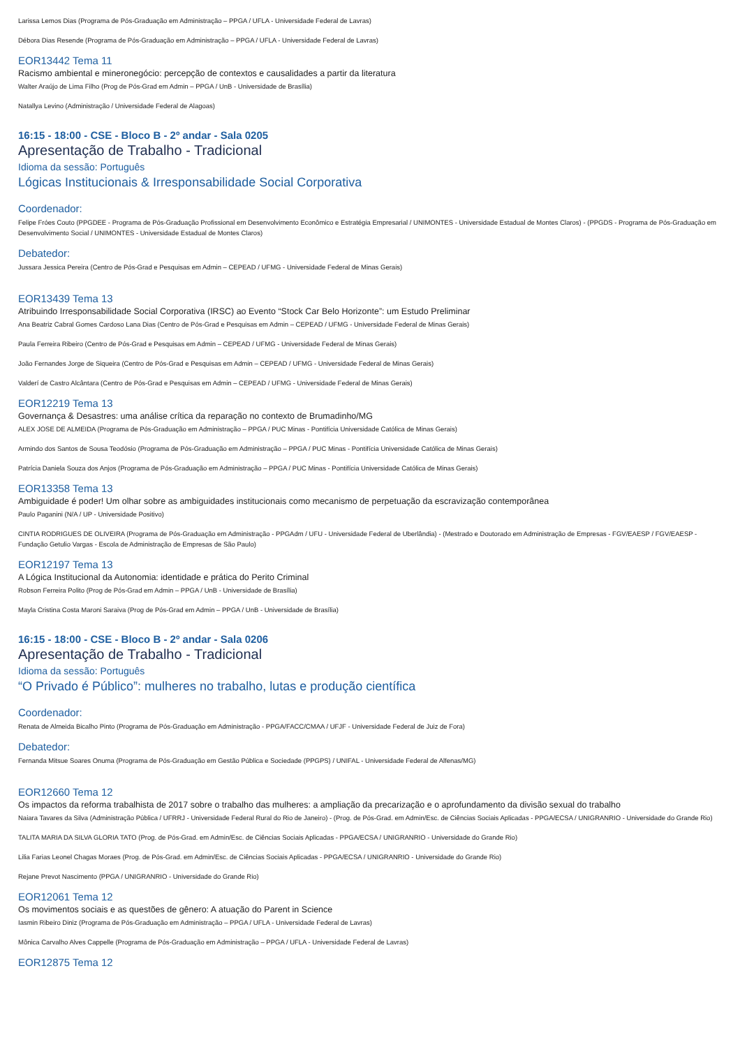Larissa Lemos Dias (Programa de Pós-Graduação em Administração – PPGA / UFLA - Universidade Federal de Lavras)
Débora Dias Resende (Programa de Pós-Graduação em Administração – PPGA / UFLA - Universidade Federal de Lavras)
EOR13442 Tema 11
Racismo ambiental e mineronegócio: percepção de contextos e causalidades a partir da literatura
Walter Araújo de Lima Filho (Prog de Pós-Grad em Admin – PPGA / UnB - Universidade de Brasília)
Natallya Levino (Administração / Universidade Federal de Alagoas)
16:15 - 18:00 - CSE - Bloco B - 2º andar - Sala 0205
Apresentação de Trabalho - Tradicional
Idioma da sessão: Português
Lógicas Institucionais & Irresponsabilidade Social Corporativa
Coordenador:
Felipe Fróes Couto (PPGDEE - Programa de Pós-Graduação Profissional em Desenvolvimento Econômico e Estratégia Empresarial / UNIMONTES - Universidade Estadual de Montes Claros) - (PPGDS - Programa de Pós-Graduação em Desenvolvimento Social / UNIMONTES - Universidade Estadual de Montes Claros)
Debatedor:
Jussara Jessica Pereira (Centro de Pós-Grad e Pesquisas em Admin – CEPEAD / UFMG - Universidade Federal de Minas Gerais)
EOR13439 Tema 13
Atribuindo Irresponsabilidade Social Corporativa (IRSC) ao Evento “Stock Car Belo Horizonte”: um Estudo Preliminar
Ana Beatriz Cabral Gomes Cardoso Lana Dias (Centro de Pós-Grad e Pesquisas em Admin – CEPEAD / UFMG - Universidade Federal de Minas Gerais)
Paula Ferreira Ribeiro (Centro de Pós-Grad e Pesquisas em Admin – CEPEAD / UFMG - Universidade Federal de Minas Gerais)
João Fernandes Jorge de Siqueira (Centro de Pós-Grad e Pesquisas em Admin – CEPEAD / UFMG - Universidade Federal de Minas Gerais)
Valderí de Castro Alcântara (Centro de Pós-Grad e Pesquisas em Admin – CEPEAD / UFMG - Universidade Federal de Minas Gerais)
EOR12219 Tema 13
Governança & Desastres: uma análise crítica da reparação no contexto de Brumadinho/MG
ALEX JOSE DE ALMEIDA (Programa de Pós-Graduação em Administração – PPGA / PUC Minas - Pontifícia Universidade Católica de Minas Gerais)
Armindo dos Santos de Sousa Teodósio (Programa de Pós-Graduação em Administração – PPGA / PUC Minas - Pontifícia Universidade Católica de Minas Gerais)
Patrícia Daniela Souza dos Anjos (Programa de Pós-Graduação em Administração – PPGA / PUC Minas - Pontifícia Universidade Católica de Minas Gerais)
EOR13358 Tema 13
Ambiguidade é poder! Um olhar sobre as ambiguidades institucionais como mecanismo de perpetuação da escravização contemporânea
Paulo Paganini (N/A / UP - Universidade Positivo)
CINTIA RODRIGUES DE OLIVEIRA (Programa de Pós-Graduação em Administração - PPGAdm / UFU - Universidade Federal de Uberlândia) - (Mestrado e Doutorado em Administração de Empresas - FGV/EAESP / FGV/EAESP - Fundação Getulio Vargas - Escola de Administração de Empresas de São Paulo)
EOR12197 Tema 13
A Lógica Institucional da Autonomia: identidade e prática do Perito Criminal
Robson Ferreira Polito (Prog de Pós-Grad em Admin – PPGA / UnB - Universidade de Brasília)
Mayla Cristina Costa Maroni Saraiva (Prog de Pós-Grad em Admin – PPGA / UnB - Universidade de Brasília)
16:15 - 18:00 - CSE - Bloco B - 2º andar - Sala 0206
Apresentação de Trabalho - Tradicional
Idioma da sessão: Português
“O Privado é Público”: mulheres no trabalho, lutas e produção científica
Coordenador:
Renata de Almeida Bicalho Pinto (Programa de Pós-Graduação em Administração - PPGA/FACC/CMAA / UFJF - Universidade Federal de Juiz de Fora)
Debatedor:
Fernanda Mitsue Soares Onuma (Programa de Pós-Graduação em Gestão Pública e Sociedade (PPGPS) / UNIFAL - Universidade Federal de Alfenas/MG)
EOR12660 Tema 12
Os impactos da reforma trabalhista de 2017 sobre o trabalho das mulheres: a ampliação da precarização e o aprofundamento da divisão sexual do trabalho
Naiara Tavares da Silva (Administração Pública / UFRRJ - Universidade Federal Rural do Rio de Janeiro) - (Prog. de Pós-Grad. em Admin/Esc. de Ciências Sociais Aplicadas - PPGA/ECSA / UNIGRANRIO - Universidade do Grande Rio)
TALITA MARIA DA SILVA GLORIA TATO (Prog. de Pós-Grad. em Admin/Esc. de Ciências Sociais Aplicadas - PPGA/ECSA / UNIGRANRIO - Universidade do Grande Rio)
Lilia Farias Leonel Chagas Moraes (Prog. de Pós-Grad. em Admin/Esc. de Ciências Sociais Aplicadas - PPGA/ECSA / UNIGRANRIO - Universidade do Grande Rio)
Rejane Prevot Nascimento (PPGA / UNIGRANRIO - Universidade do Grande Rio)
EOR12061 Tema 12
Os movimentos sociais e as questões de gênero: A atuação do Parent in Science
Iasmin Ribeiro Diniz (Programa de Pós-Graduação em Administração – PPGA / UFLA - Universidade Federal de Lavras)
Mônica Carvalho Alves Cappelle (Programa de Pós-Graduação em Administração – PPGA / UFLA - Universidade Federal de Lavras)
EOR12875 Tema 12